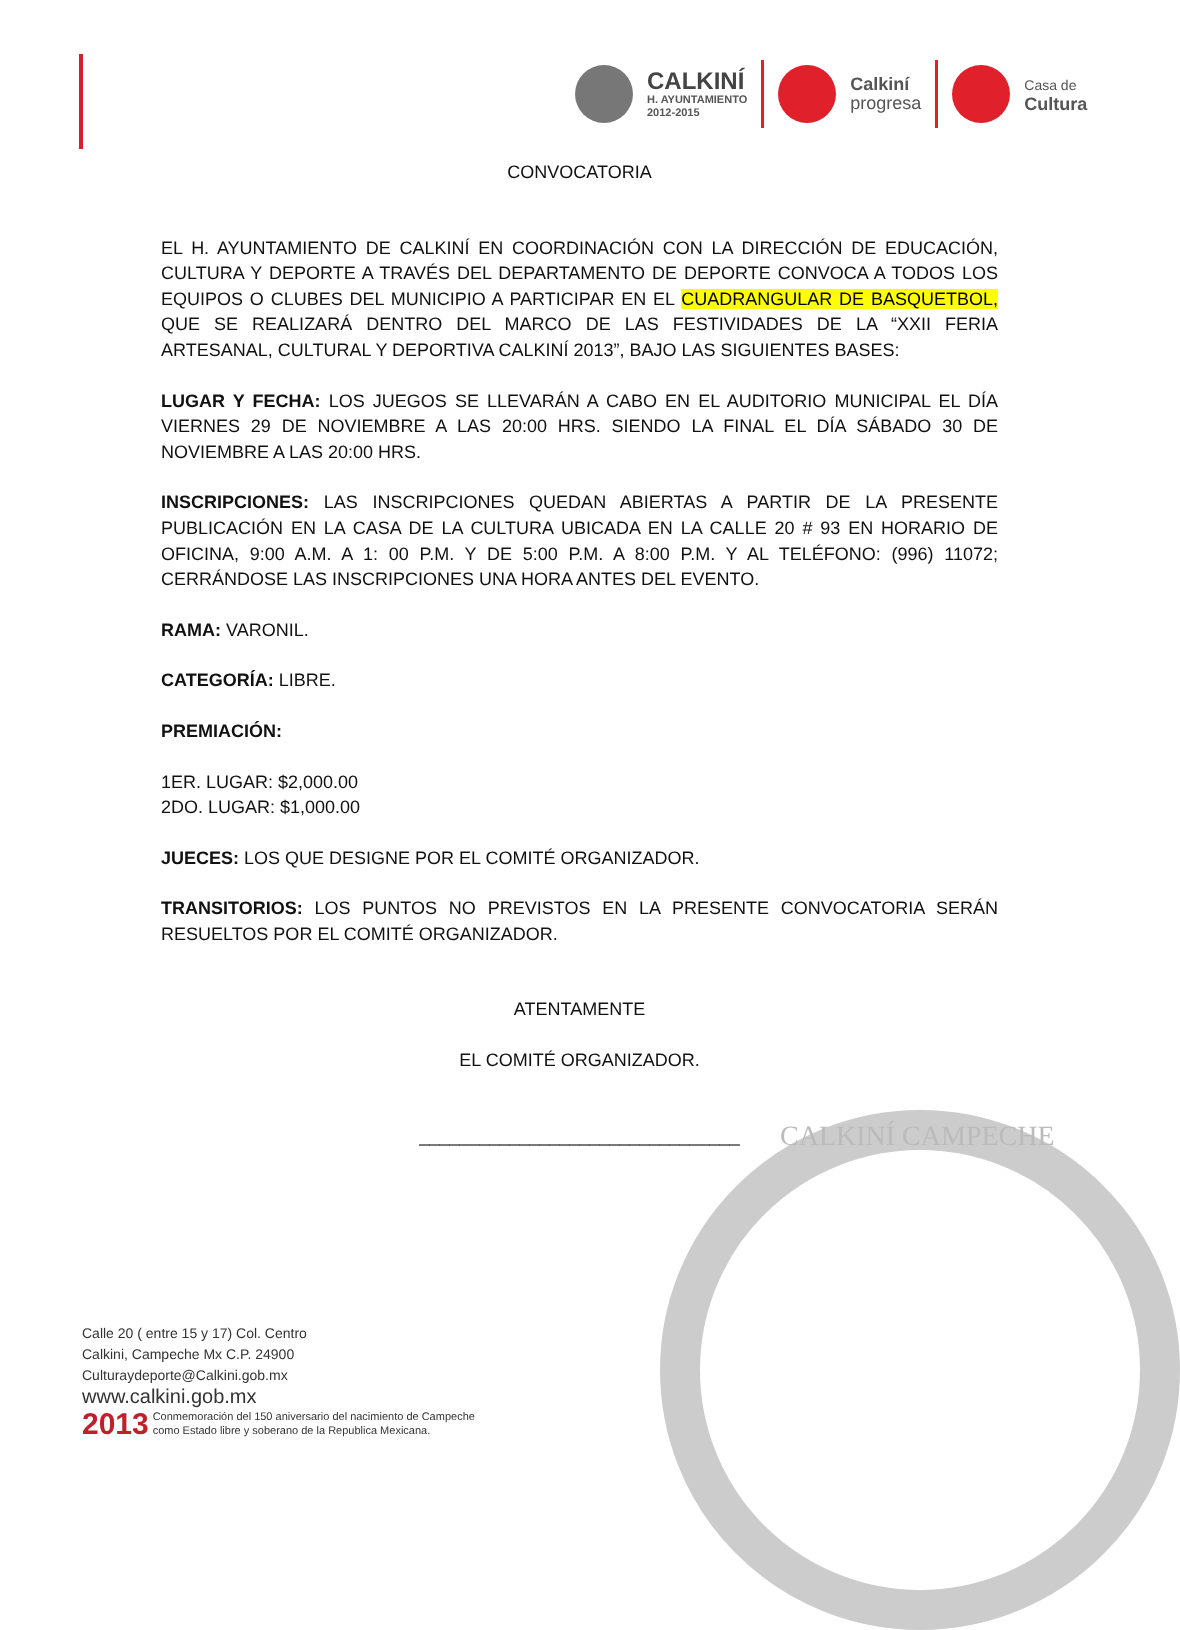CALKINÍ
H. AYUNTAMIENTO
2012-2015
Calkiní
progresa
Casa de
Cultura
CONVOCATORIA
EL H. AYUNTAMIENTO DE CALKINÍ EN COORDINACIÓN CON LA DIRECCIÓN DE EDUCACIÓN, CULTURA Y DEPORTE A TRAVÉS DEL DEPARTAMENTO DE DEPORTE CONVOCA A TODOS LOS EQUIPOS O CLUBES DEL MUNICIPIO A PARTICIPAR EN EL CUADRANGULAR DE BASQUETBOL, QUE SE REALIZARÁ DENTRO DEL MARCO DE LAS FESTIVIDADES DE LA “XXII FERIA ARTESANAL, CULTURAL Y DEPORTIVA CALKINÍ 2013”, BAJO LAS SIGUIENTES BASES:
LUGAR Y FECHA: LOS JUEGOS SE LLEVARÁN A CABO EN EL AUDITORIO MUNICIPAL EL DÍA VIERNES 29 DE NOVIEMBRE A LAS 20:00 HRS. SIENDO LA FINAL EL DÍA SÁBADO 30 DE NOVIEMBRE A LAS 20:00 HRS.
INSCRIPCIONES: LAS INSCRIPCIONES QUEDAN ABIERTAS A PARTIR DE LA PRESENTE PUBLICACIÓN EN LA CASA DE LA CULTURA UBICADA EN LA CALLE 20 # 93 EN HORARIO DE OFICINA, 9:00 A.M. A 1: 00 P.M. Y DE 5:00 P.M. A 8:00 P.M. Y AL TELÉFONO: (996) 11072; CERRÁNDOSE LAS INSCRIPCIONES UNA HORA ANTES DEL EVENTO.
RAMA: VARONIL.
CATEGORÍA: LIBRE.
PREMIACIÓN:
1ER. LUGAR: $2,000.00
2DO. LUGAR: $1,000.00
JUECES: LOS QUE DESIGNE POR EL COMITÉ ORGANIZADOR.
TRANSITORIOS: LOS PUNTOS NO PREVISTOS EN LA PRESENTE CONVOCATORIA SERÁN RESUELTOS POR EL COMITÉ ORGANIZADOR.
ATENTAMENTE
EL COMITÉ ORGANIZADOR.
________________________________
Calle 20 ( entre 15 y 17) Col. Centro
Calkini, Campeche Mx C.P. 24900
Culturaydeporte@Calkini.gob.mx
www.calkini.gob.mx
2013 Conmemoración del 150 aniversario del nacimiento de Campeche
como Estado libre y soberano de la Republica Mexicana.
CALKINÍ CAMPECHE